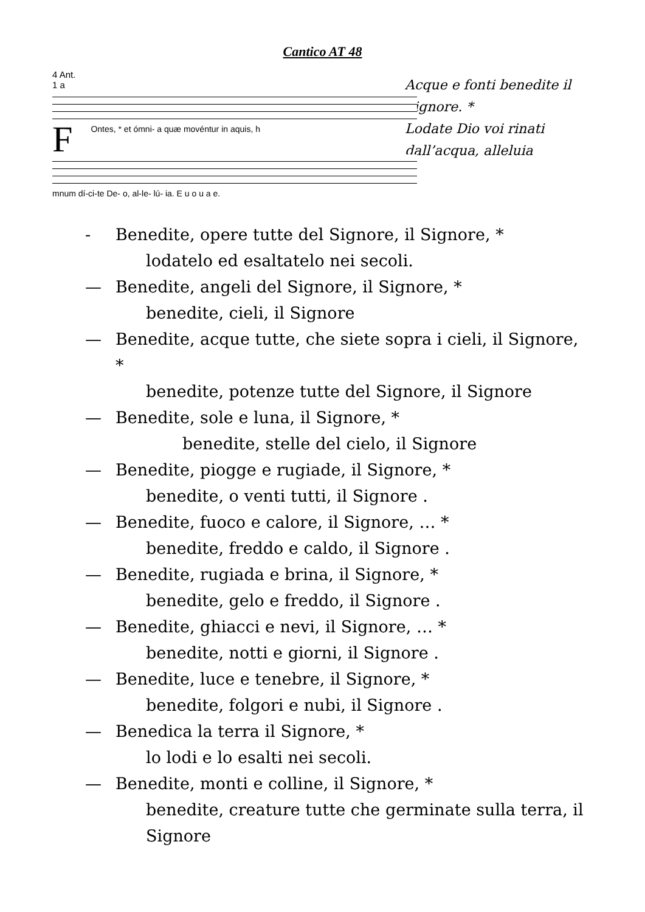Cantico AT 48
4 Ant.
1 a
F
Ontes, * et ómni- a quæ movéntur in aquis, h
mnum dí-ci-te De- o, al-le- lú- ia. E u o u a e.
Acque e fonti benedite il
Signore. *
Lodate Dio voi rinati
dall’acqua, alleluia
- Benedite, opere tutte del Signore, il Signore, *
lodatelo ed esaltatelo nei secoli.
— Benedite, angeli del Signore, il Signore, *
benedite, cieli, il Signore
— Benedite, acque tutte, che siete sopra i cieli, il Signore, *
benedite, potenze tutte del Signore, il Signore
— Benedite, sole e luna, il Signore, *
benedite, stelle del cielo, il Signore
— Benedite, piogge e rugiade, il Signore, *
benedite, o venti tutti, il Signore .
— Benedite, fuoco e calore, il Signore, … *
benedite, freddo e caldo, il Signore .
— Benedite, rugiada e brina, il Signore, *
benedite, gelo e freddo, il Signore .
— Benedite, ghiacci e nevi, il Signore, … *
benedite, notti e giorni, il Signore .
— Benedite, luce e tenebre, il Signore, *
benedite, folgori e nubi, il Signore .
— Benedica la terra il Signore, *
lo lodi e lo esalti nei secoli.
— Benedite, monti e colline, il Signore, *
benedite, creature tutte che germinate sulla terra, il Signore